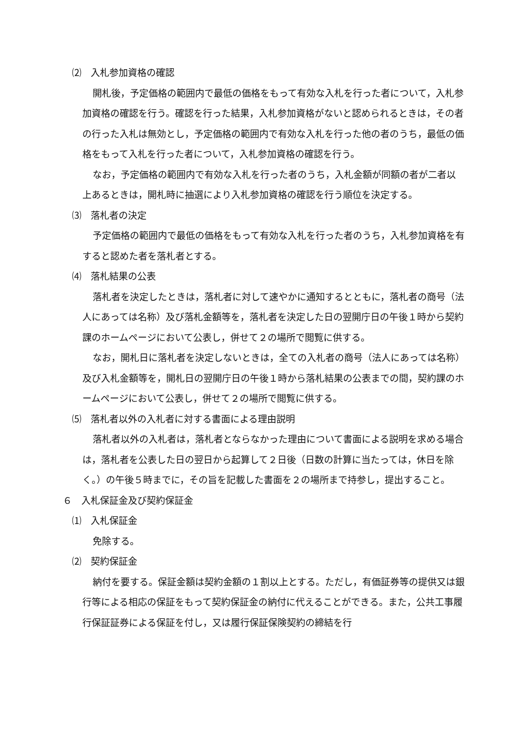⑵　入札参加資格の確認
開札後，予定価格の範囲内で最低の価格をもって有効な入札を行った者について，入札参加資格の確認を行う。確認を行った結果，入札参加資格がないと認められるときは，その者の行った入札は無効とし，予定価格の範囲内で有効な入札を行った他の者のうち，最低の価格をもって入札を行った者について，入札参加資格の確認を行う。
なお，予定価格の範囲内で有効な入札を行った者のうち，入札金額が同額の者が二者以上あるときは，開札時に抽選により入札参加資格の確認を行う順位を決定する。
⑶　落札者の決定
予定価格の範囲内で最低の価格をもって有効な入札を行った者のうち，入札参加資格を有すると認めた者を落札者とする。
⑷　落札結果の公表
落札者を決定したときは，落札者に対して速やかに通知するとともに，落札者の商号（法人にあっては名称）及び落札金額等を，落札者を決定した日の翌開庁日の午後１時から契約課のホームページにおいて公表し，併せて２の場所で閲覧に供する。
なお，開札日に落札者を決定しないときは，全ての入札者の商号（法人にあっては名称）及び入札金額等を，開札日の翌開庁日の午後１時から落札結果の公表までの間，契約課のホームページにおいて公表し，併せて２の場所で閲覧に供する。
⑸　落札者以外の入札者に対する書面による理由説明
落札者以外の入札者は，落札者とならなかった理由について書面による説明を求める場合は，落札者を公表した日の翌日から起算して２日後（日数の計算に当たっては，休日を除く。）の午後５時までに，その旨を記載した書面を２の場所まで持参し，提出すること。
６　入札保証金及び契約保証金
⑴　入札保証金
免除する。
⑵　契約保証金
納付を要する。保証金額は契約金額の１割以上とする。ただし，有価証券等の提供又は銀行等による相応の保証をもって契約保証金の納付に代えることができる。また，公共工事履行保証証券による保証を付し，又は履行保証保険契約の締結を行